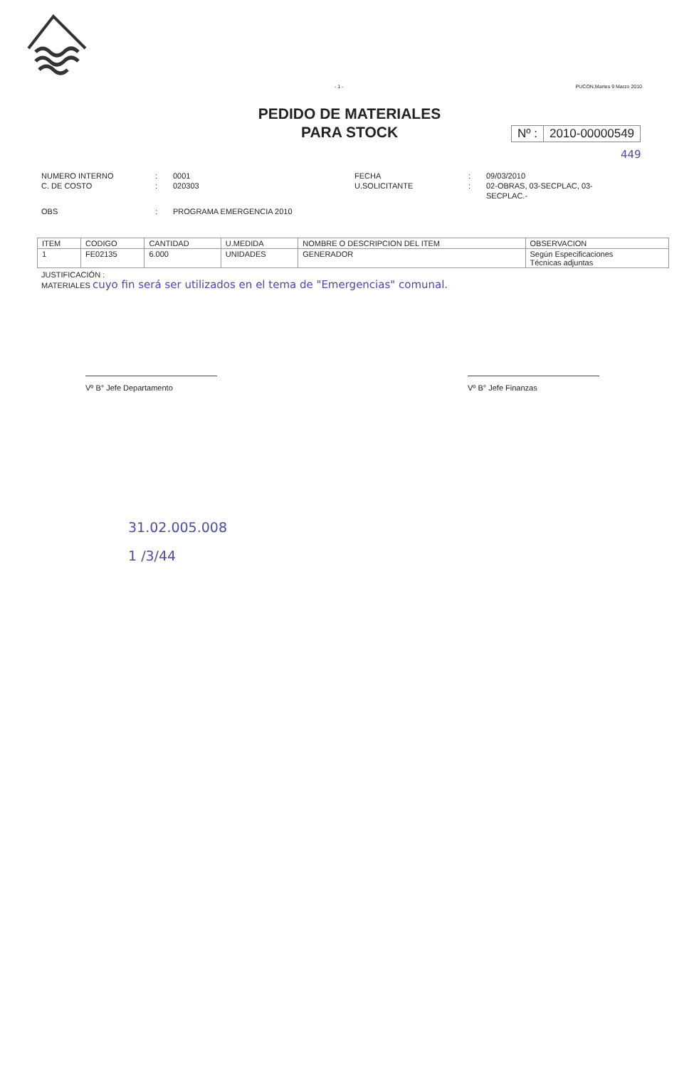- 1 - PUCON,Martes 9 Marzo 2010
PEDIDO DE MATERIALES
PARA STOCK
Nº : 2010-00000549
449
NUMERO INTERNO
:
0001
FECHA
:
09/03/2010
C. DE COSTO
:
020303
U.SOLICITANTE
:
02-OBRAS, 03-SECPLAC, 03-SECPLAC.-
OBS
:
PROGRAMA EMERGENCIA 2010
| ITEM | CODIGO | CANTIDAD | U.MEDIDA | NOMBRE O DESCRIPCION DEL ITEM | OBSERVACION |
| --- | --- | --- | --- | --- | --- |
| 1 | FE02135 | 6.000 | UNIDADES | GENERADOR | Según Especificaciones Técnicas adjuntas |
JUSTIFICACIÓN :
MATERIALES cuyo fin será ser utilizados en el tema de "Emergencias" comunal.
Vº B° Jefe Departamento Vº B° Jefe Finanzas
31.02.005.008
1 /3/44